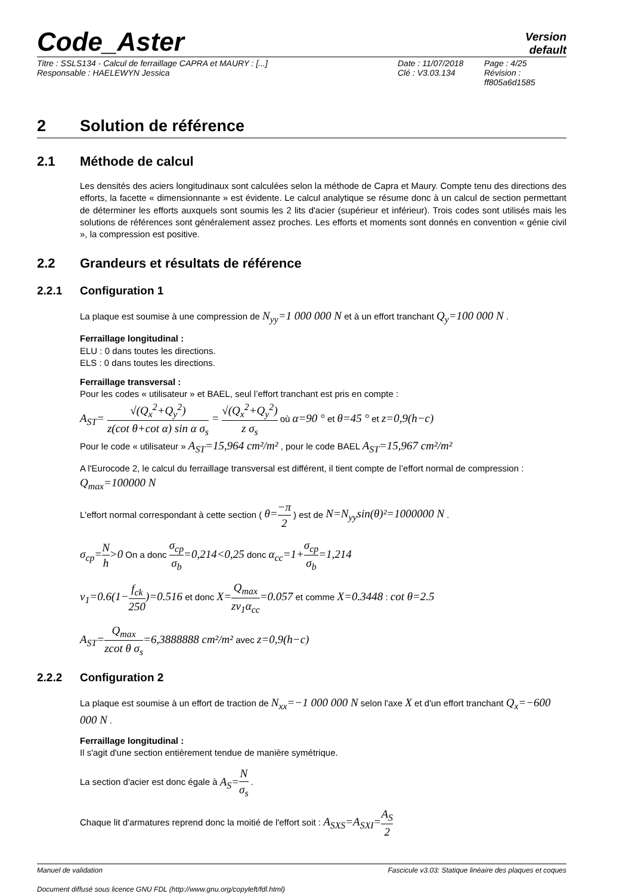Code_Aster
Version
default
Titre : SSLS134 - Calcul de ferraillage CAPRA et MAURY : [...]
Responsable : HAELEWYN Jessica
Date : 11/07/2018
Clé : V3.03.134
Page : 4/25
Révision :
ff805a6d1585
2 Solution de référence
2.1 Méthode de calcul
Les densités des aciers longitudinaux sont calculées selon la méthode de Capra et Maury. Compte tenu des directions des efforts, la facette « dimensionnante » est évidente. Le calcul analytique se résume donc à un calcul de section permettant de déterminer les efforts auxquels sont soumis les 2 lits d'acier (supérieur et inférieur). Trois codes sont utilisés mais les solutions de références sont généralement assez proches. Les efforts et moments sont donnés en convention « génie civil », la compression est positive.
2.2 Grandeurs et résultats de référence
2.2.1 Configuration 1
La plaque est soumise à une compression de N<sub>yy</sub>=1 000 000 N et à un effort tranchant Q<sub>y</sub>=100 000 N .
Ferraillage longitudinal :
ELU : 0 dans toutes les directions.
ELS : 0 dans toutes les directions.
Ferraillage transversal :
Pour les codes « utilisateur » et BAEL, seul l’effort tranchant est pris en compte :
A<sub>ST</sub>= √(Q<sub>x</sub><sup>2</sup>+Q<sub>y</sub><sup>2</sup>) z(cot θ+cot α) sin α σ<sub>s</sub> = √(Q<sub>x</sub><sup>2</sup>+Q<sub>y</sub><sup>2</sup>) z σ<sub>s</sub> où α=90 ° et θ=45 ° et z=0,9(h−c)
Pour le code « utilisateur » A<sub>ST</sub>=15,964 cm²/m² , pour le code BAEL A<sub>ST</sub>=15,967 cm²/m²
A l'Eurocode 2, le calcul du ferraillage transversal est différent, il tient compte de l’effort normal de compression : Q<sub>max</sub>=100000 N
L'effort normal correspondant à cette section ( θ=−π 2 ) est de N=N<sub>yy</sub>sin(θ)²=1000000 N .
σ<sub>cp</sub>=N h>0 On a donc σ<sub>cp</sub> σ<sub>b</sub>=0,214<0,25 donc α<sub>cc</sub>=1+σ<sub>cp</sub> σ<sub>b</sub>=1,214
v<sub>1</sub>=0.6(1−f<sub>ck</sub> 250)=0.516 et donc X=Q<sub>max</sub> zv<sub>1</sub>α<sub>cc</sub>=0.057 et comme X=0.3448 : cot θ=2.5
A<sub>ST</sub>=Q<sub>max</sub> zcot θ σ<sub>s</sub>=6,3888888 cm²/m² avec z=0,9(h−c)
2.2.2 Configuration 2
La plaque est soumise à un effort de traction de N<sub>xx</sub>=−1 000 000 N selon l'axe X et d'un effort tranchant Q<sub>x</sub>=−600 000 N .
Ferraillage longitudinal :
Il s'agit d'une section entièrement tendue de manière symétrique.
La section d'acier est donc égale à A<sub>S</sub>=N σ<sub>s</sub> .
Chaque lit d'armatures reprend donc la moitié de l'effort soit : A<sub>SXS</sub>=A<sub>SXI</sub>=A<sub>S</sub> 2
Manuel de validation Fascicule v3.03: Statique linéaire des plaques et coques
Document diffusé sous licence GNU FDL (http://www.gnu.org/copyleft/fdl.html)